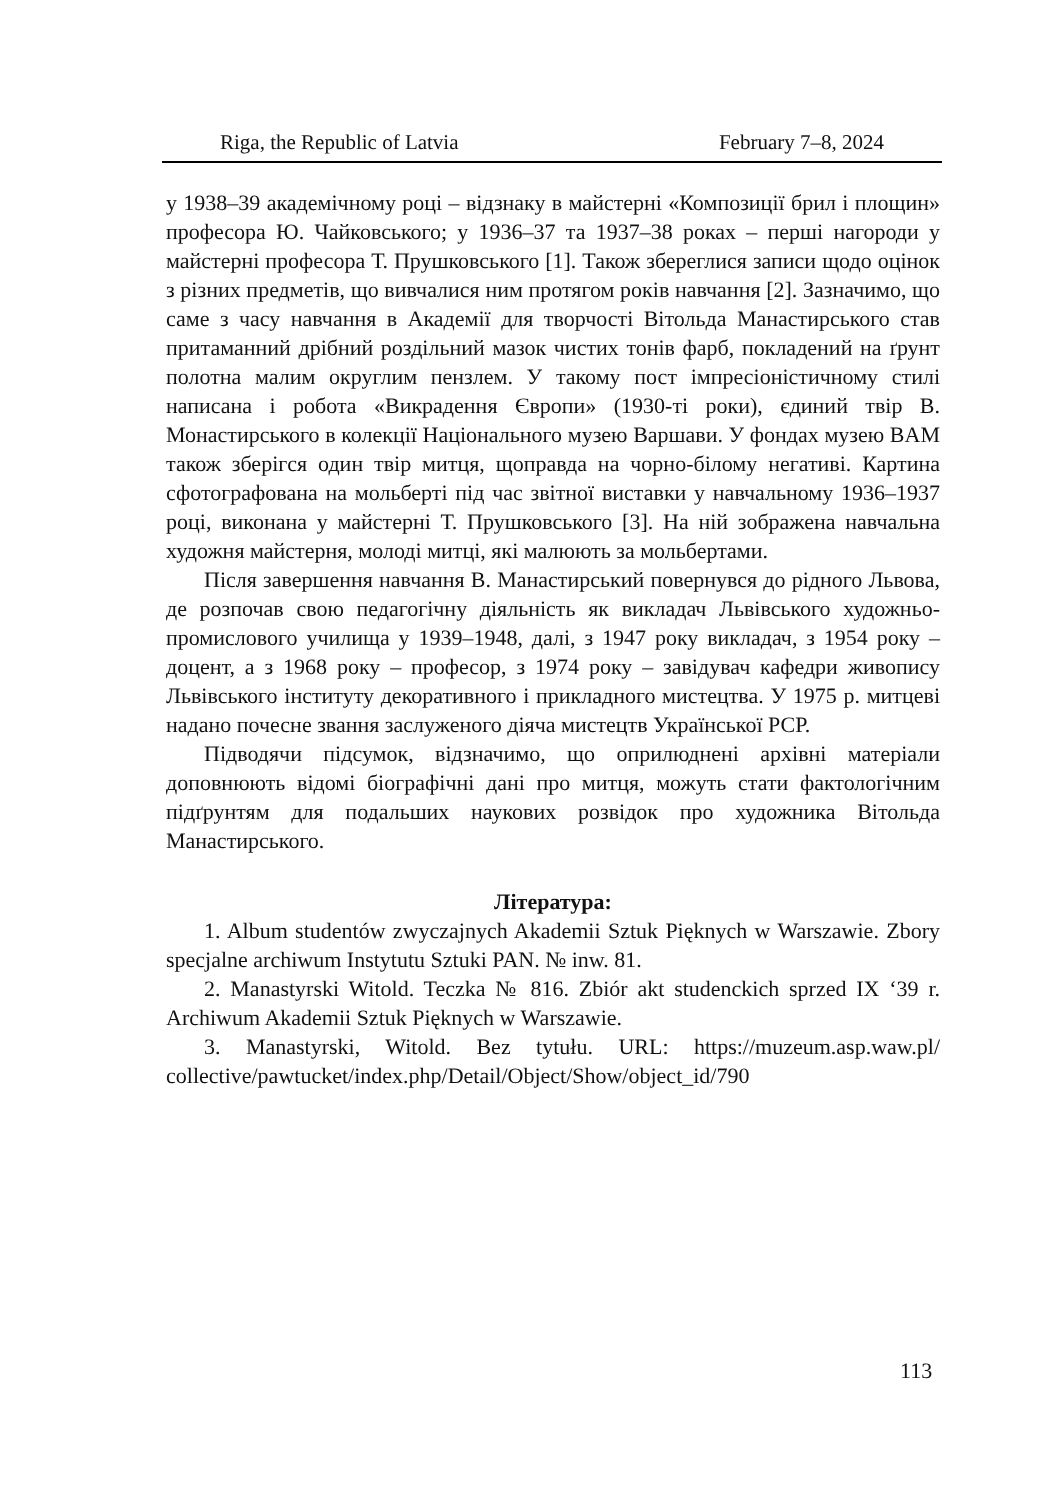Riga, the Republic of Latvia February 7–8, 2024
у 1938–39 академічному році – відзнаку в майстерні «Композиції брил і площин» професора Ю. Чайковського; у 1936–37 та 1937–38 роках – перші нагороди у майстерні професора Т. Прушковського [1]. Також збереглися записи щодо оцінок з різних предметів, що вивчалися ним протягом років навчання [2]. Зазначимо, що саме з часу навчання в Академії для творчості Вітольда Манастирського став притаманний дрібний роздільний мазок чистих тонів фарб, покладений на ґрунт полотна малим округлим пензлем. У такому пост імпресіоністичному стилі написана і робота «Викрадення Європи» (1930-ті роки), єдиний твір В. Монастирського в колекції Національного музею Варшави. У фондах музею BAM також зберігся один твір митця, щоправда на чорно-білому негативі. Картина сфотографована на мольберті під час звітної виставки у навчальному 1936–1937 році, виконана у майстерні Т. Прушковського [3]. На ній зображена навчальна художня майстерня, молоді митці, які малюють за мольбертами.
Після завершення навчання В. Манастирський повернувся до рідного Львова, де розпочав свою педагогічну діяльність як викладач Львівського художньо-промислового училища у 1939–1948, далі, з 1947 року викладач, з 1954 року – доцент, а з 1968 року – професор, з 1974 року – завідувач кафедри живопису Львівського інституту декоративного і прикладного мистецтва. У 1975 р. митцеві надано почесне звання заслуженого діяча мистецтв Української РСР.
Підводячи підсумок, відзначимо, що оприлюднені архівні матеріали доповнюють відомі біографічні дані про митця, можуть стати фактологічним підґрунтям для подальших наукових розвідок про художника Вітольда Манастирського.
Література:
1. Album studentów zwyczajnych Akademii Sztuk Pięknych w Warszawie. Zbory specjalne archiwum Instytutu Sztuki PAN. № inw. 81.
2. Manastyrski Witold. Teczka № 816. Zbiór akt studenckich sprzed IX ‘39 r. Archiwum Akademii Sztuk Pięknych w Warszawie.
3. Manastyrski, Witold. Bez tytułu. URL: https://muzeum.asp.waw.pl/ collective/pawtucket/index.php/Detail/Object/Show/object_id/790
113